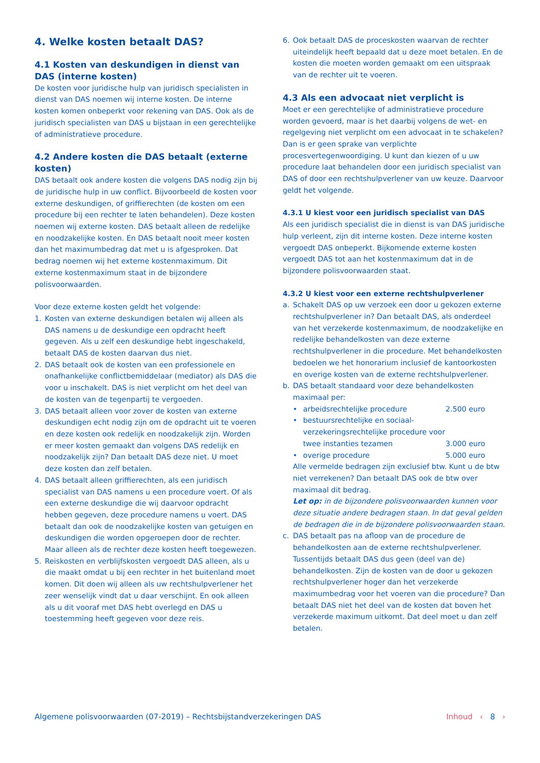4. Welke kosten betaalt DAS?
4.1 Kosten van deskundigen in dienst van DAS (interne kosten)
De kosten voor juridische hulp van juridisch specialisten in dienst van DAS noemen wij interne kosten. De interne kosten komen onbeperkt voor rekening van DAS. Ook als de juridisch specialisten van DAS u bijstaan in een gerechtelijke of administratieve procedure.
4.2 Andere kosten die DAS betaalt (externe kosten)
DAS betaalt ook andere kosten die volgens DAS nodig zijn bij de juridische hulp in uw conflict. Bijvoorbeeld de kosten voor externe deskundigen, of griffierechten (de kosten om een procedure bij een rechter te laten behandelen). Deze kosten noemen wij externe kosten. DAS betaalt alleen de redelijke en noodzakelijke kosten. En DAS betaalt nooit meer kosten dan het maximum­bedrag dat met u is afgesproken. Dat bedrag noemen wij het externe kostenmaximum. Dit externe kosten­maximum staat in de bijzondere polisvoorwaarden.
Voor deze externe kosten geldt het volgende:
1. Kosten van externe deskundigen betalen wij alleen als DAS namens u de deskundige een opdracht heeft gegeven. Als u zelf een deskundige hebt ingeschakeld, betaalt DAS de kosten daarvan dus niet.
2. DAS betaalt ook de kosten van een professionele en onafhankelijke conflictbemiddelaar (mediator) als DAS die voor u inschakelt. DAS is niet verplicht om het deel van de kosten van de tegenpartij te vergoeden.
3. DAS betaalt alleen voor zover de kosten van externe deskundigen echt nodig zijn om de opdracht uit te voeren en deze kosten ook redelijk en noodza­kelijk zijn. Worden er meer kosten gemaakt dan volgens DAS redelijk en noodzakelijk zijn? Dan betaalt DAS deze niet. U moet deze kosten dan zelf betalen.
4. DAS betaalt alleen griffierechten, als een juridisch specialist van DAS namens u een procedure voert. Of als een externe deskundige die wij daarvoor opdracht hebben gegeven, deze procedure namens u voert. DAS betaalt dan ook de noodzakelijke kosten van getuigen en deskundigen die worden opgeroepen door de rechter. Maar alleen als de rechter deze kosten heeft toegewezen.
5. Reiskosten en verblijfskosten vergoedt DAS alleen, als u die maakt omdat u bij een rechter in het buitenland moet komen. Dit doen wij alleen als uw rechtshulpver­lener het zeer wenselijk vindt dat u daar verschijnt. En ook alleen als u dit vooraf met DAS hebt overlegd en DAS u toestemming heeft gegeven voor deze reis.
6. Ook betaalt DAS de proceskosten waarvan de rechter uiteindelijk heeft bepaald dat u deze moet betalen. En de kosten die moeten worden gemaakt om een uitspraak van de rechter uit te voeren.
4.3 Als een advocaat niet verplicht is
Moet er een gerechtelijke of administratieve procedure worden gevoerd, maar is het daarbij volgens de wet- en regelgeving niet verplicht om een advocaat in te schakelen? Dan is er geen sprake van verplichte procesvertegenwoordiging. U kunt dan kiezen of u uw procedure laat behandelen door een juridisch specialist van DAS of door een rechtshulpverlener van uw keuze. Daarvoor geldt het volgende.
4.3.1 U kiest voor een juridisch specialist van DAS
Als een juridisch specialist die in dienst is van DAS juridische hulp verleent, zijn dit interne kosten. Deze interne kosten vergoedt DAS onbeperkt. Bijkomende externe kosten vergoedt DAS tot aan het kosten­maximum dat in de bijzondere polisvoorwaarden staat.
4.3.2 U kiest voor een externe rechtshulpverlener
a. Schakelt DAS op uw verzoek een door u gekozen externe rechtshulpverlener in? Dan betaalt DAS, als onderdeel van het verzekerde kostenmaximum, de noodzakelijke en redelijke behandelkosten van deze externe rechtshulpverlener in die procedure. Met behandelkosten bedoelen we het honorarium inclusief de kantoorkosten en overige kosten van de externe rechtshulpverlener.
b. DAS betaalt standaard voor deze behandelkosten maximaal per:
• arbeidsrechtelijke procedure 2.500 euro
• bestuursrechtelijke en sociaal­verzekeringsrechtelijke procedure voor twee instanties tezamen 3.000 euro
• overige procedure 5.000 euro
Alle vermelde bedragen zijn exclusief btw. Kunt u de btw niet verrekenen? Dan betaalt DAS ook de btw over maximaal dit bedrag.
Let op: in de bijzondere polisvoorwaarden kunnen voor deze situatie andere bedragen staan. In dat geval gelden de bedragen die in de bijzondere polisvoorwaarden staan.
c. DAS betaalt pas na afloop van de procedure de behandelkosten aan de externe rechtshulpver­lener. Tussentijds betaalt DAS dus geen (deel van de) behandelkosten. Zijn de kosten van de door u gekozen rechtshulpverlener hoger dan het verzekerde maximumbedrag voor het voeren van die procedure? Dan betaalt DAS niet het deel van de kosten dat boven het verzekerde maximum uitkomt. Dat deel moet u dan zelf betalen.
Algemene polisvoorwaarden (07-2019) – Rechtsbijstandverzekeringen DAS Inhoud ‹ 8 ›